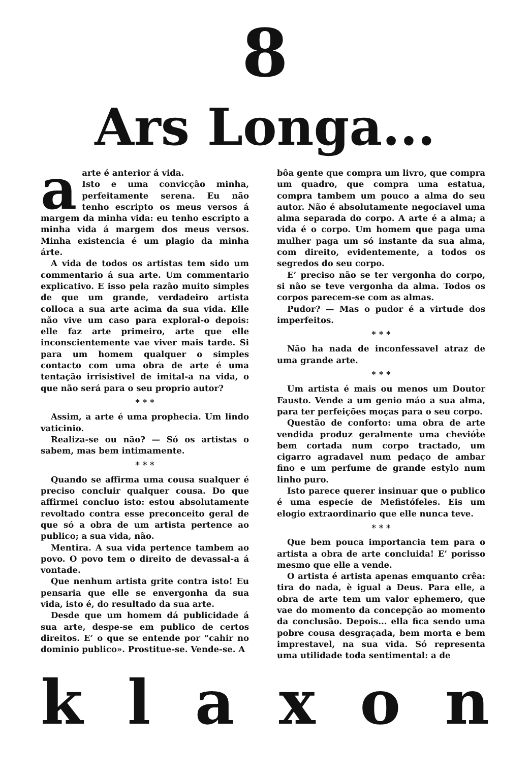8
Ars Longa...
aarte é anterior á vida.
Isto e uma convicção minha, perfeitamente serena. Eu não tenho escripto os meus versos á margem da minha vida: eu tenho escripto a minha vida á margem dos meus versos. Minha existencia é um plagio da minha árte.
A vida de todos os artistas tem sido um commentario á sua arte. Um commentario explicativo. E isso pela razão muito simples de que um grande, verdadeiro artista colloca a sua arte acima da sua vida. Elle não vive um caso para exploral-o depois: elle faz arte primeiro, arte que elle inconscientemente vae viver mais tarde. Si para um homem qualquer o simples contacto com uma obra de arte é uma tentação irrisistivel de imital-a na vida, o que não será para o seu proprio autor?
* * *
Assim, a arte é uma prophecia. Um lindo vaticinio.
Realiza-se ou não? — Só os artistas o sabem, mas bem intimamente.
* * *
Quando se affirma uma cousa sualquer é preciso concluir qualquer cousa. Do que affirmei concluo isto: estou absolutamente revoltado contra esse preconceito geral de que só a obra de um artista pertence ao publico; a sua vida, não.
Mentira. A sua vida pertence tambem ao povo. O povo tem o direito de devassal-a á vontade.
Que nenhum artista grite contra isto! Eu pensaria que elle se envergonha da sua vida, isto é, do resultado da sua arte.
Desde que um homem dá publicidade á sua arte, despe-se em publico de certos direitos. E’ o que se entende por “cahir no dominio publico». Prostitue-se. Vende-se. A
bôa gente que compra um livro, que compra um quadro, que compra uma estatua, compra tambem um pouco a alma do seu autor. Não é absolutamente negociavel uma alma separada do corpo. A arte é a alma; a vida é o corpo. Um homem que paga uma mulher paga um só instante da sua alma, com direito, evidentemente, a todos os segredos do seu corpo.
E’ preciso não se ter vergonha do corpo, si não se teve vergonha da alma. Todos os corpos parecem-se com as almas.
Pudor? — Mas o pudor é a virtude dos imperfeitos.
* * *
Não ha nada de inconfessavel atraz de uma grande arte.
* * *
Um artista é mais ou menos um Doutor Fausto. Vende a um genio máo a sua alma, para ter perfeições moças para o seu corpo.
Questão de conforto: uma obra de arte vendida produz geralmente uma cheviót̀e bem cortada num corpo tractado, um cigarro agradavel num pedaço de ambar fino e um perfume de grande estylo num linho puro.
Isto parece querer insinuar que o publico é uma especie de Mefistófeles. Eis um elogio extraordinario que elle nunca teve.
* * *
Que bem pouca importancia tem para o artista a obra de arte concluida! E’ porisso mesmo que elle a vende.
O artista é artista apenas emquanto crêa: tira do nada, è igual a Deus. Para elle, a obra de arte tem um valor ephemero, que vae do momento da concepção ao momento da conclusão. Depois... ella fica sendo uma pobre cousa desgraçada, bem morta e bem imprestavel, na sua vida. Só representa uma utilidade toda sentimental: a de
k l a x o n